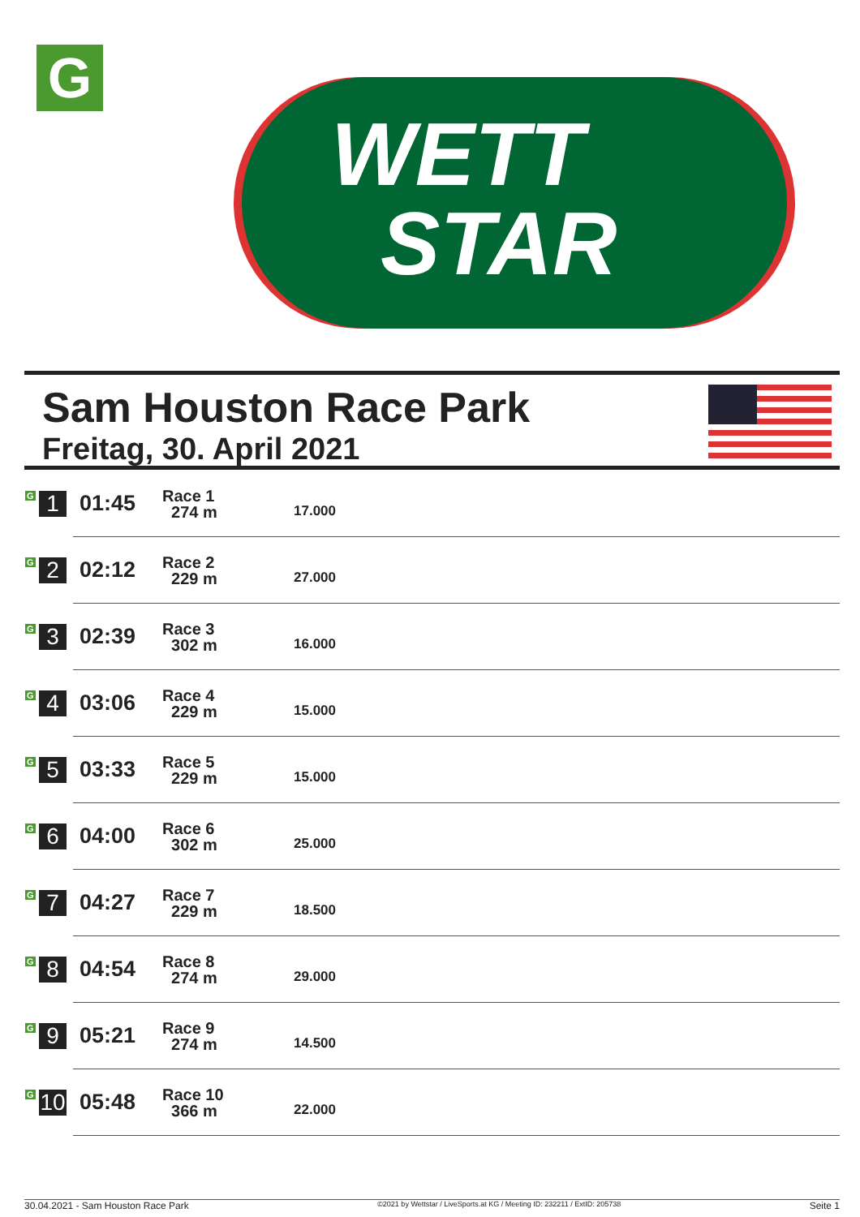G
WETT
STAR
Sam Houston Race Park
Freitag, 30. April 2021
| G 1 | 01:45 | Race 1 274 m | 17.000 |
| G 2 | 02:12 | Race 2 229 m | 27.000 |
| G 3 | 02:39 | Race 3 302 m | 16.000 |
| G 4 | 03:06 | Race 4 229 m | 15.000 |
| G 5 | 03:33 | Race 5 229 m | 15.000 |
| G 6 | 04:00 | Race 6 302 m | 25.000 |
| G 7 | 04:27 | Race 7 229 m | 18.500 |
| G 8 | 04:54 | Race 8 274 m | 29.000 |
| G 9 | 05:21 | Race 9 274 m | 14.500 |
| G 10 | 05:48 | Race 10 366 m | 22.000 |
30.04.2021 - Sam Houston Race Park ©2021 by Wettstar / LiveSports.at KG / Meeting ID: 232211 / ExtID: 205738 Seite 1